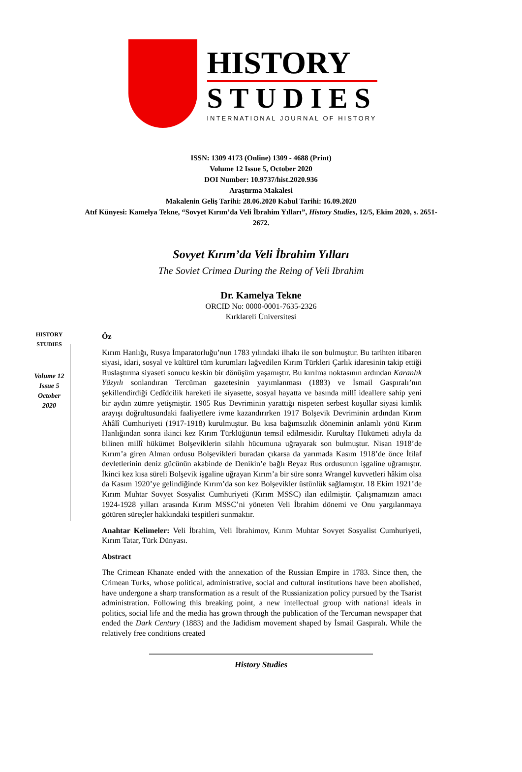HISTORY
STUDIES
INTERNATIONAL JOURNAL OF HISTORY
ISSN: 1309 4173 (Online) 1309 - 4688 (Print)
Volume 12 Issue 5, October 2020
DOI Number: 10.9737/hist.2020.936
Araştırma Makalesi
Makalenin Geliş Tarihi: 28.06.2020 Kabul Tarihi: 16.09.2020
Atıf Künyesi: Kamelya Tekne, “Sovyet Kırım’da Veli İbrahim Yılları”, History Studies, 12/5, Ekim 2020, s. 2651-2672.
Sovyet Kırım’da Veli İbrahim Yılları
The Soviet Crimea During the Reing of Veli Ibrahim
Dr. Kamelya Tekne
ORCID No: 0000-0001-7635-2326
Kırklareli Üniversitesi
HISTORY
STUDIES
Volume 12
Issue 5
October
2020
Öz
Kırım Hanlığı, Rusya İmparatorluğu’nun 1783 yılındaki ilhakı ile son bulmuştur. Bu tarihten itibaren siyasi, idari, sosyal ve kültürel tüm kurumları lağvedilen Kırım Türkleri Çarlık idaresinin takip ettiği Ruslaştırma siyaseti sonucu keskin bir dönüşüm yaşamıştır. Bu kırılma noktasının ardından Karanlık Yüzyılı sonlandıran Tercüman gazetesinin yayımlanması (1883) ve İsmail Gaspıralı’nın şekillendirdiği Cedîdcilik hareketi ile siyasette, sosyal hayatta ve basında millî ideallere sahip yeni bir aydın zümre yetişmiştir. 1905 Rus Devriminin yarattığı nispeten serbest koşullar siyasi kimlik arayışı doğrultusundaki faaliyetlere ivme kazandırırken 1917 Bolşevik Devriminin ardından Kırım Ahâlî Cumhuriyeti (1917-1918) kurulmuştur. Bu kısa bağımsızlık döneminin anlamlı yönü Kırım Hanlığından sonra ikinci kez Kırım Türklüğünün temsil edilmesidir. Kurultay Hükümeti adıyla da bilinen millî hükümet Bolşeviklerin silahlı hücumuna uğrayarak son bulmuştur. Nisan 1918’de Kırım’a giren Alman ordusu Bolşevikleri buradan çıkarsa da yarımada Kasım 1918’de önce İtilaf devletlerinin deniz gücünün akabinde de Denikin’e bağlı Beyaz Rus ordusunun işgaline uğramıştır. İkinci kez kısa süreli Bolşevik işgaline uğrayan Kırım’a bir süre sonra Wrangel kuvvetleri hâkim olsa da Kasım 1920’ye gelindiğinde Kırım’da son kez Bolşevikler üstünlük sağlamıştır. 18 Ekim 1921’de Kırım Muhtar Sovyet Sosyalist Cumhuriyeti (Kırım MSSC) ilan edilmiştir. Çalışmamızın amacı 1924-1928 yılları arasında Kırım MSSC’ni yöneten Veli İbrahim dönemi ve Onu yargılanmaya götüren süreçler hakkındaki tespitleri sunmaktır.
Anahtar Kelimeler: Veli İbrahim, Veli İbrahimov, Kırım Muhtar Sovyet Sosyalist Cumhuriyeti, Kırım Tatar, Türk Dünyası.
Abstract
The Crimean Khanate ended with the annexation of the Russian Empire in 1783. Since then, the Crimean Turks, whose political, administrative, social and cultural institutions have been abolished, have undergone a sharp transformation as a result of the Russianization policy pursued by the Tsarist administration. Following this breaking point, a new intellectual group with national ideals in politics, social life and the media has grown through the publication of the Tercuman newspaper that ended the Dark Century (1883) and the Jadidism movement shaped by İsmail Gaspıralı. While the relatively free conditions created
History Studies